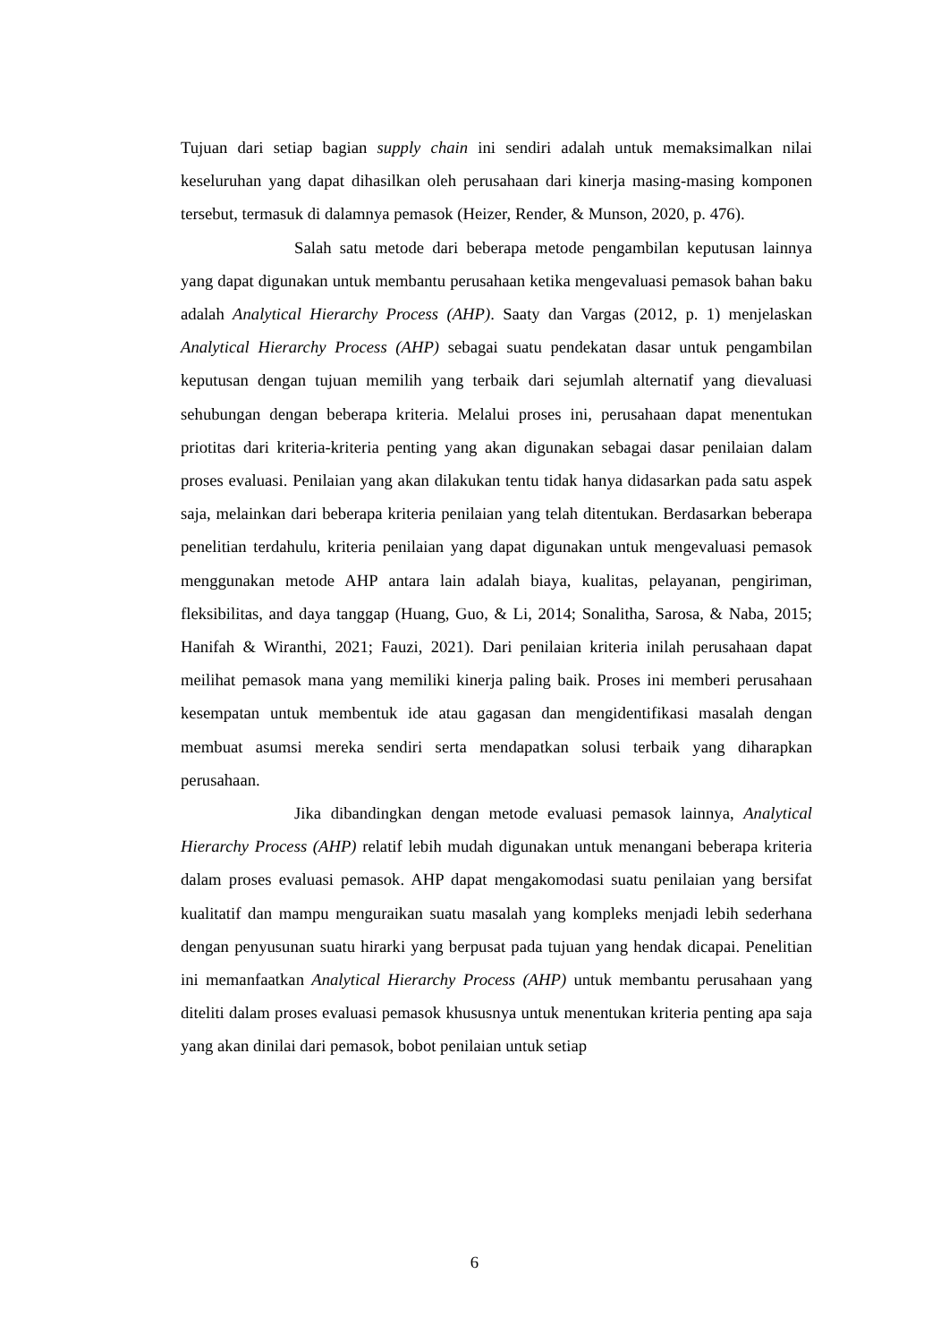Tujuan dari setiap bagian supply chain ini sendiri adalah untuk memaksimalkan nilai keseluruhan yang dapat dihasilkan oleh perusahaan dari kinerja masing-masing komponen tersebut, termasuk di dalamnya pemasok (Heizer, Render, & Munson, 2020, p. 476).
Salah satu metode dari beberapa metode pengambilan keputusan lainnya yang dapat digunakan untuk membantu perusahaan ketika mengevaluasi pemasok bahan baku adalah Analytical Hierarchy Process (AHP). Saaty dan Vargas (2012, p. 1) menjelaskan Analytical Hierarchy Process (AHP) sebagai suatu pendekatan dasar untuk pengambilan keputusan dengan tujuan memilih yang terbaik dari sejumlah alternatif yang dievaluasi sehubungan dengan beberapa kriteria. Melalui proses ini, perusahaan dapat menentukan priotitas dari kriteria-kriteria penting yang akan digunakan sebagai dasar penilaian dalam proses evaluasi. Penilaian yang akan dilakukan tentu tidak hanya didasarkan pada satu aspek saja, melainkan dari beberapa kriteria penilaian yang telah ditentukan. Berdasarkan beberapa penelitian terdahulu, kriteria penilaian yang dapat digunakan untuk mengevaluasi pemasok menggunakan metode AHP antara lain adalah biaya, kualitas, pelayanan, pengiriman, fleksibilitas, and daya tanggap (Huang, Guo, & Li, 2014; Sonalitha, Sarosa, & Naba, 2015; Hanifah & Wiranthi, 2021; Fauzi, 2021). Dari penilaian kriteria inilah perusahaan dapat meilihat pemasok mana yang memiliki kinerja paling baik. Proses ini memberi perusahaan kesempatan untuk membentuk ide atau gagasan dan mengidentifikasi masalah dengan membuat asumsi mereka sendiri serta mendapatkan solusi terbaik yang diharapkan perusahaan.
Jika dibandingkan dengan metode evaluasi pemasok lainnya, Analytical Hierarchy Process (AHP) relatif lebih mudah digunakan untuk menangani beberapa kriteria dalam proses evaluasi pemasok. AHP dapat mengakomodasi suatu penilaian yang bersifat kualitatif dan mampu menguraikan suatu masalah yang kompleks menjadi lebih sederhana dengan penyusunan suatu hirarki yang berpusat pada tujuan yang hendak dicapai. Penelitian ini memanfaatkan Analytical Hierarchy Process (AHP) untuk membantu perusahaan yang diteliti dalam proses evaluasi pemasok khususnya untuk menentukan kriteria penting apa saja yang akan dinilai dari pemasok, bobot penilaian untuk setiap
6